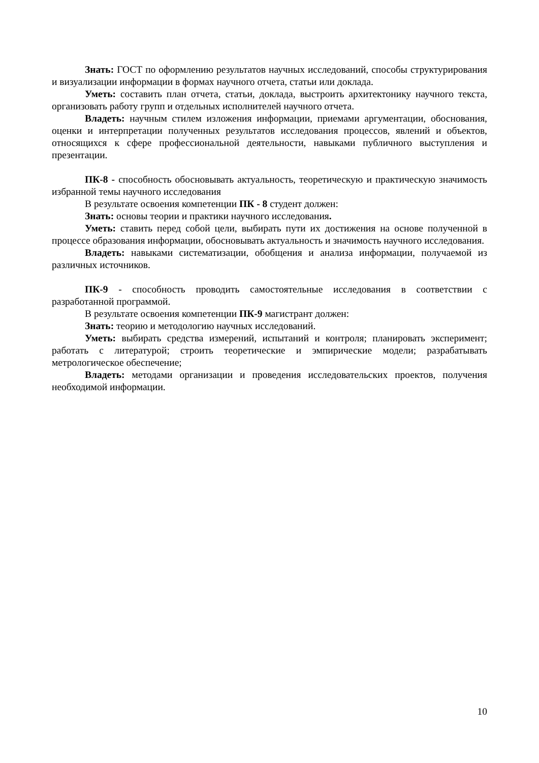Знать: ГОСТ по оформлению результатов научных исследований, способы структурирования и визуализации информации в формах научного отчета, статьи или доклада.
Уметь: составить план отчета, статьи, доклада, выстроить архитектонику научного текста, организовать работу групп и отдельных исполнителей научного отчета.
Владеть: научным стилем изложения информации, приемами аргументации, обоснования, оценки и интерпретации полученных результатов исследования процессов, явлений и объектов, относящихся к сфере профессиональной деятельности, навыками публичного выступления и презентации.
ПК-8 - способность обосновывать актуальность, теоретическую и практическую значимость избранной темы научного исследования
В результате освоения компетенции ПК - 8 студент должен:
Знать: основы теории и практики научного исследования.
Уметь: ставить перед собой цели, выбирать пути их достижения на основе полученной в процессе образования информации, обосновывать актуальность и значимость научного исследования.
Владеть: навыками систематизации, обобщения и анализа информации, получаемой из различных источников.
ПК-9 - способность проводить самостоятельные исследования в соответствии с разработанной программой.
В результате освоения компетенции ПК-9 магистрант должен:
Знать: теорию и методологию научных исследований.
Уметь: выбирать средства измерений, испытаний и контроля; планировать эксперимент; работать с литературой; строить теоретические и эмпирические модели; разрабатывать метрологическое обеспечение;
Владеть: методами организации и проведения исследовательских проектов, получения необходимой информации.
10